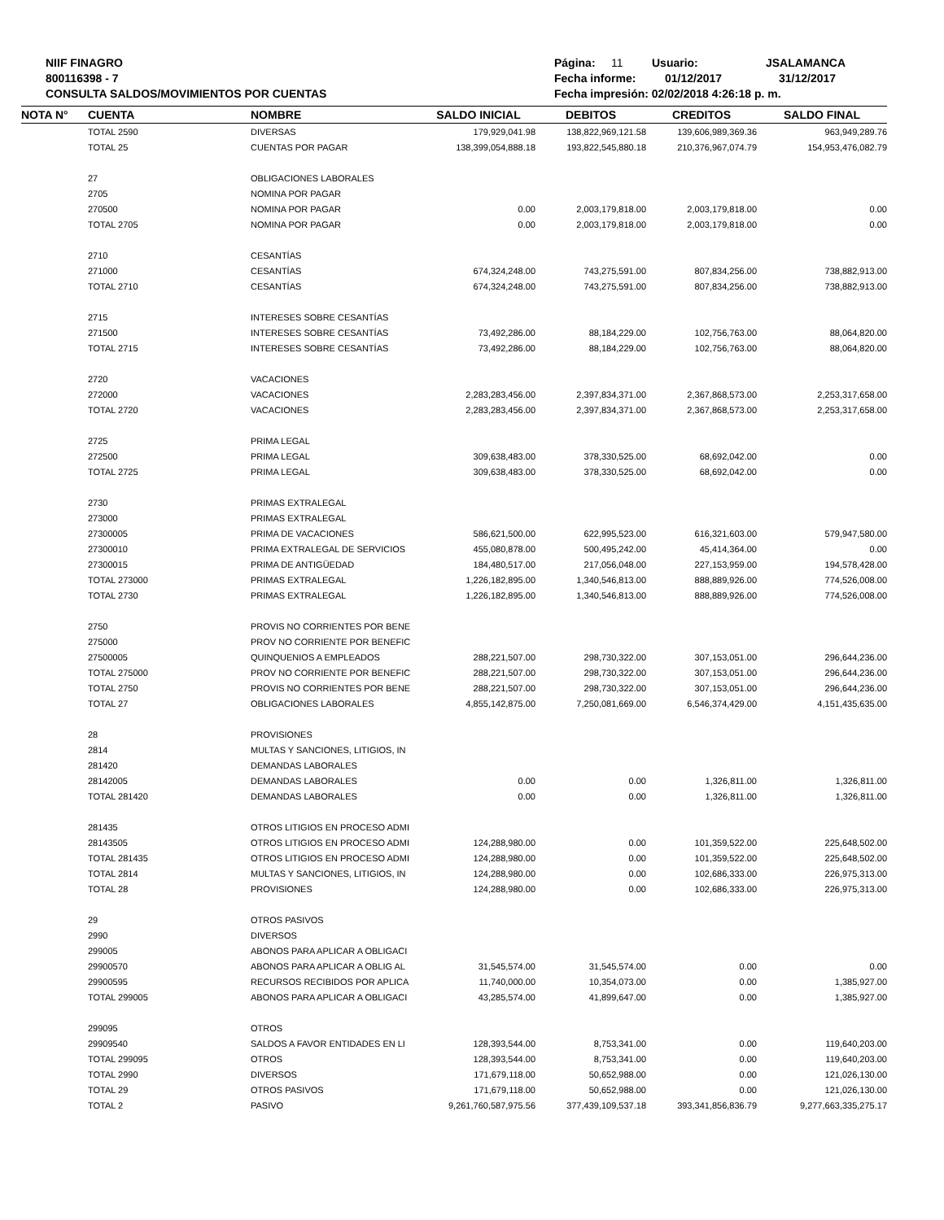NIIF FINAGRO
800116398 - 7
CONSULTA SALDOS/MOVIMIENTOS POR CUENTAS
Página: 11 Usuario: JSALAMANCA
Fecha informe: 01/12/2017 31/12/2017
Fecha impresión: 02/02/2018 4:26:18 p. m.
| NOTA N° | CUENTA | NOMBRE | SALDO INICIAL | DEBITOS | CREDITOS | SALDO FINAL |
| --- | --- | --- | --- | --- | --- | --- |
| | TOTAL 2590 | DIVERSAS | 179,929,041.98 | 138,822,969,121.58 | 139,606,989,369.36 | 963,949,289.76 |
| | TOTAL 25 | CUENTAS POR PAGAR | 138,399,054,888.18 | 193,822,545,880.18 | 210,376,967,074.79 | 154,953,476,082.79 |
| | 27 | OBLIGACIONES LABORALES | | | | |
| | 2705 | NOMINA POR PAGAR | | | | |
| | 270500 | NOMINA POR PAGAR | 0.00 | 2,003,179,818.00 | 2,003,179,818.00 | 0.00 |
| | TOTAL 2705 | NOMINA POR PAGAR | 0.00 | 2,003,179,818.00 | 2,003,179,818.00 | 0.00 |
| | 2710 | CESANTÍAS | | | | |
| | 271000 | CESANTÍAS | 674,324,248.00 | 743,275,591.00 | 807,834,256.00 | 738,882,913.00 |
| | TOTAL 2710 | CESANTÍAS | 674,324,248.00 | 743,275,591.00 | 807,834,256.00 | 738,882,913.00 |
| | 2715 | INTERESES SOBRE CESANTÍAS | | | | |
| | 271500 | INTERESES SOBRE CESANTÍAS | 73,492,286.00 | 88,184,229.00 | 102,756,763.00 | 88,064,820.00 |
| | TOTAL 2715 | INTERESES SOBRE CESANTÍAS | 73,492,286.00 | 88,184,229.00 | 102,756,763.00 | 88,064,820.00 |
| | 2720 | VACACIONES | | | | |
| | 272000 | VACACIONES | 2,283,283,456.00 | 2,397,834,371.00 | 2,367,868,573.00 | 2,253,317,658.00 |
| | TOTAL 2720 | VACACIONES | 2,283,283,456.00 | 2,397,834,371.00 | 2,367,868,573.00 | 2,253,317,658.00 |
| | 2725 | PRIMA LEGAL | | | | |
| | 272500 | PRIMA LEGAL | 309,638,483.00 | 378,330,525.00 | 68,692,042.00 | 0.00 |
| | TOTAL 2725 | PRIMA LEGAL | 309,638,483.00 | 378,330,525.00 | 68,692,042.00 | 0.00 |
| | 2730 | PRIMAS EXTRALEGAL | | | | |
| | 273000 | PRIMAS EXTRALEGAL | | | | |
| | 27300005 | PRIMA DE VACACIONES | 586,621,500.00 | 622,995,523.00 | 616,321,603.00 | 579,947,580.00 |
| | 27300010 | PRIMA EXTRALEGAL DE SERVICIOS | 455,080,878.00 | 500,495,242.00 | 45,414,364.00 | 0.00 |
| | 27300015 | PRIMA DE ANTIGÜEDAD | 184,480,517.00 | 217,056,048.00 | 227,153,959.00 | 194,578,428.00 |
| | TOTAL 273000 | PRIMAS EXTRALEGAL | 1,226,182,895.00 | 1,340,546,813.00 | 888,889,926.00 | 774,526,008.00 |
| | TOTAL 2730 | PRIMAS EXTRALEGAL | 1,226,182,895.00 | 1,340,546,813.00 | 888,889,926.00 | 774,526,008.00 |
| | 2750 | PROVIS NO CORRIENTES POR BENE | | | | |
| | 275000 | PROV NO CORRIENTE POR BENEFIC | | | | |
| | 27500005 | QUINQUENIOS A EMPLEADOS | 288,221,507.00 | 298,730,322.00 | 307,153,051.00 | 296,644,236.00 |
| | TOTAL 275000 | PROV NO CORRIENTE POR BENEFIC | 288,221,507.00 | 298,730,322.00 | 307,153,051.00 | 296,644,236.00 |
| | TOTAL 2750 | PROVIS NO CORRIENTES POR BENE | 288,221,507.00 | 298,730,322.00 | 307,153,051.00 | 296,644,236.00 |
| | TOTAL 27 | OBLIGACIONES LABORALES | 4,855,142,875.00 | 7,250,081,669.00 | 6,546,374,429.00 | 4,151,435,635.00 |
| | 28 | PROVISIONES | | | | |
| | 2814 | MULTAS Y SANCIONES, LITIGIOS, IN | | | | |
| | 281420 | DEMANDAS LABORALES | | | | |
| | 28142005 | DEMANDAS LABORALES | 0.00 | 0.00 | 1,326,811.00 | 1,326,811.00 |
| | TOTAL 281420 | DEMANDAS LABORALES | 0.00 | 0.00 | 1,326,811.00 | 1,326,811.00 |
| | 281435 | OTROS LITIGIOS EN PROCESO ADMI | | | | |
| | 28143505 | OTROS LITIGIOS EN PROCESO ADMI | 124,288,980.00 | 0.00 | 101,359,522.00 | 225,648,502.00 |
| | TOTAL 281435 | OTROS LITIGIOS EN PROCESO ADMI | 124,288,980.00 | 0.00 | 101,359,522.00 | 225,648,502.00 |
| | TOTAL 2814 | MULTAS Y SANCIONES, LITIGIOS, IN | 124,288,980.00 | 0.00 | 102,686,333.00 | 226,975,313.00 |
| | TOTAL 28 | PROVISIONES | 124,288,980.00 | 0.00 | 102,686,333.00 | 226,975,313.00 |
| | 29 | OTROS PASIVOS | | | | |
| | 2990 | DIVERSOS | | | | |
| | 299005 | ABONOS PARA APLICAR A OBLIGACI | | | | |
| | 29900570 | ABONOS PARA APLICAR A OBLIG AL | 31,545,574.00 | 31,545,574.00 | 0.00 | 0.00 |
| | 29900595 | RECURSOS RECIBIDOS POR APLICA | 11,740,000.00 | 10,354,073.00 | 0.00 | 1,385,927.00 |
| | TOTAL 299005 | ABONOS PARA APLICAR A OBLIGACI | 43,285,574.00 | 41,899,647.00 | 0.00 | 1,385,927.00 |
| | 299095 | OTROS | | | | |
| | 29909540 | SALDOS A FAVOR ENTIDADES EN LI | 128,393,544.00 | 8,753,341.00 | 0.00 | 119,640,203.00 |
| | TOTAL 299095 | OTROS | 128,393,544.00 | 8,753,341.00 | 0.00 | 119,640,203.00 |
| | TOTAL 2990 | DIVERSOS | 171,679,118.00 | 50,652,988.00 | 0.00 | 121,026,130.00 |
| | TOTAL 29 | OTROS PASIVOS | 171,679,118.00 | 50,652,988.00 | 0.00 | 121,026,130.00 |
| | TOTAL 2 | PASIVO | 9,261,760,587,975.56 | 377,439,109,537.18 | 393,341,856,836.79 | 9,277,663,335,275.17 |